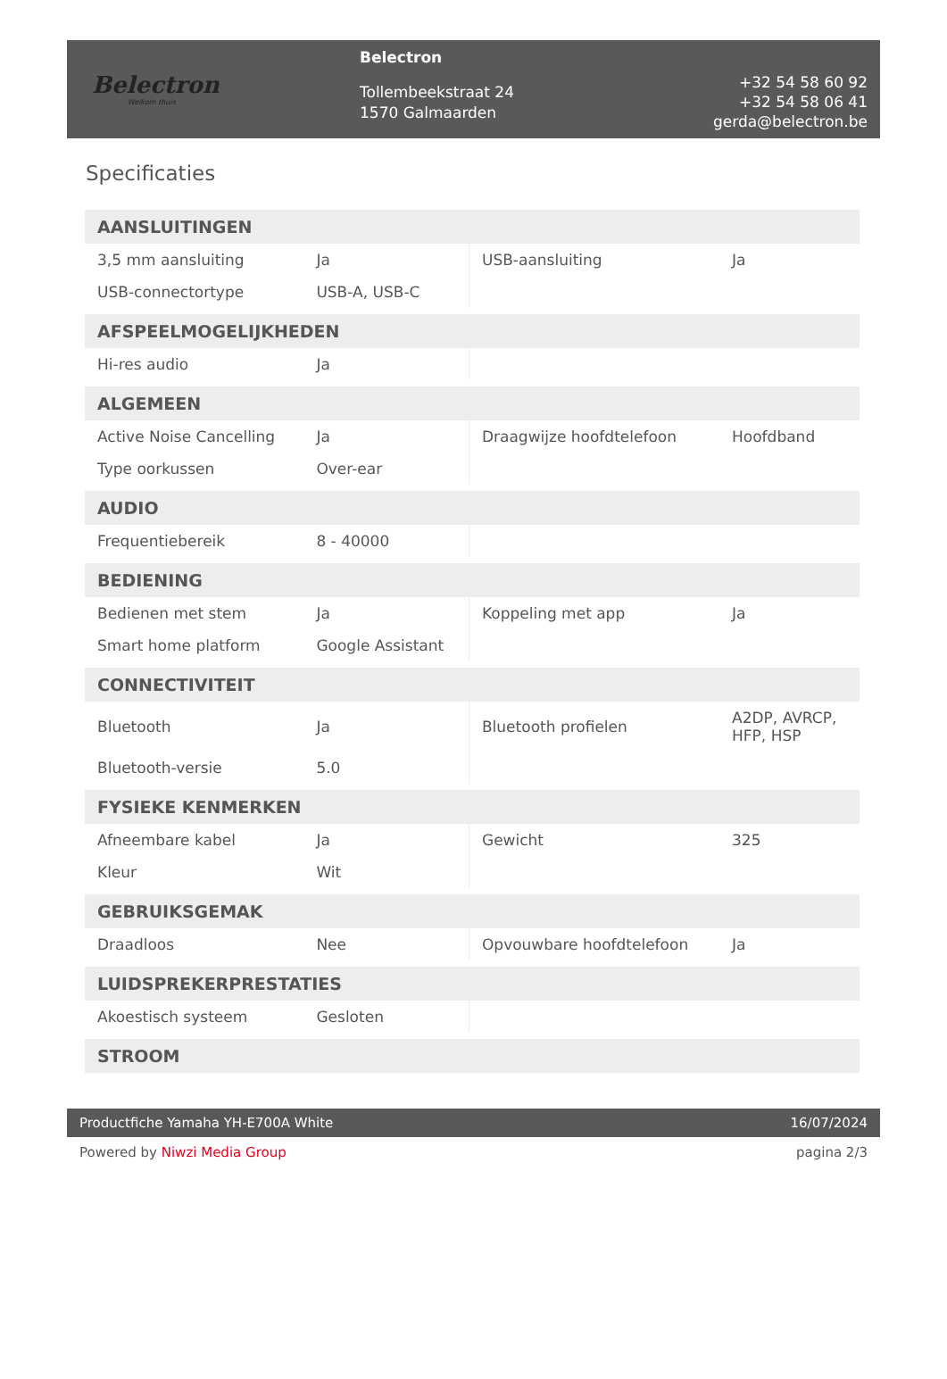Belectron
Welkom thuis
Belectron
Tollembeekstraat 24
1570 Galmaarden
+32 54 58 60 92
+32 54 58 06 41
gerda@belectron.be
Specificaties
| AANSLUITINGEN | | | |
| --- | --- | --- | --- |
| 3,5 mm aansluiting | Ja | USB-aansluiting | Ja |
| USB-connectortype | USB-A, USB-C | | |
| AFSPEELMOGELIJKHEDEN | | | |
| Hi-res audio | Ja | | |
| ALGEMEEN | | | |
| Active Noise Cancelling | Ja | Draagwijze hoofdtelefoon | Hoofdband |
| Type oorkussen | Over-ear | | |
| AUDIO | | | |
| Frequentiebereik | 8 - 40000 | | |
| BEDIENING | | | |
| Bedienen met stem | Ja | Koppeling met app | Ja |
| Smart home platform | Google Assistant | | |
| CONNECTIVITEIT | | | |
| Bluetooth | Ja | Bluetooth profielen | A2DP, AVRCP, HFP, HSP |
| Bluetooth-versie | 5.0 | | |
| FYSIEKE KENMERKEN | | | |
| Afneembare kabel | Ja | Gewicht | 325 |
| Kleur | Wit | | |
| GEBRUIKSGEMAK | | | |
| Draadloos | Nee | Opvouwbare hoofdtelefoon | Ja |
| LUIDSPREKERPRESTATIES | | | |
| Akoestisch systeem | Gesloten | | |
| STROOM | | | |
Productfiche Yamaha YH-E700A White 16/07/2024
Powered by Niwzi Media Group pagina 2/3